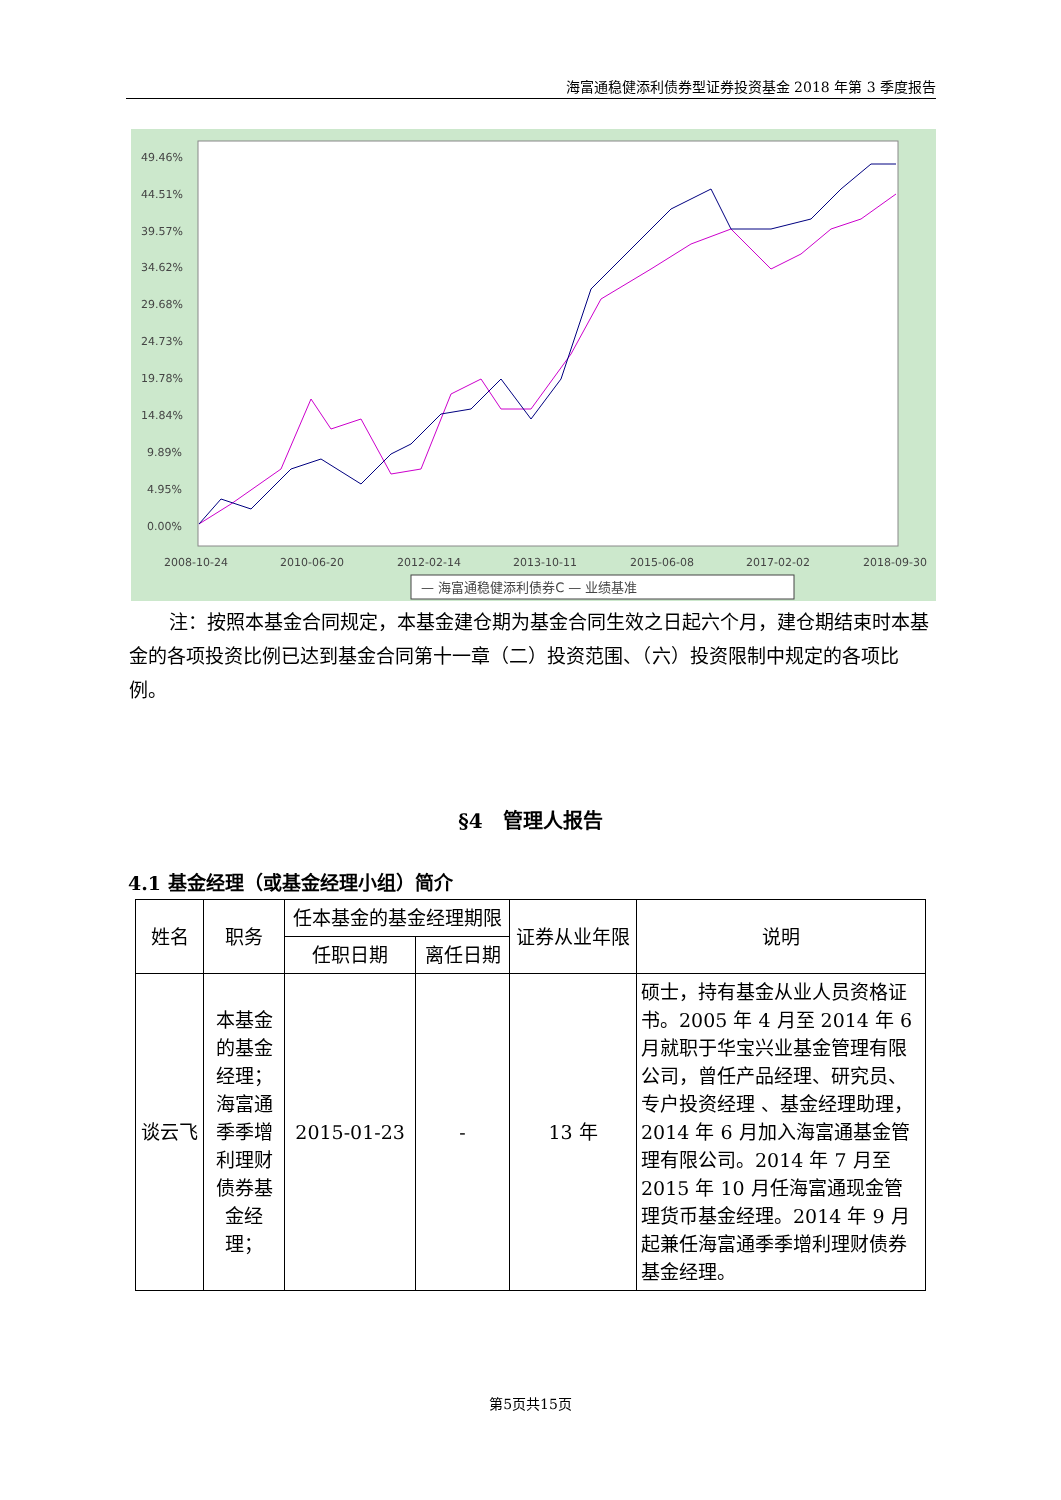海富通稳健添利债券型证券投资基金 2018 年第 3 季度报告
49.46%
44.51%
39.57%
34.62%
29.68%
24.73%
19.78%
14.84%
9.89%
4.95%
0.00%
2008-10-24
2010-06-20
2012-02-14
2013-10-11
2015-06-08
2017-02-02
2018-09-30
— 海富通稳健添利债券C — 业绩基准
注：按照本基金合同规定，本基金建仓期为基金合同生效之日起六个月，建仓期结束时本基金的各项投资比例已达到基金合同第十一章（二）投资范围、（六）投资限制中规定的各项比例。
§4　管理人报告
4.1 基金经理（或基金经理小组）简介
| 姓名 | 职务 | 任本基金的基金经理期限 | | 证券从业年限 | 说明 |
| --- | --- | --- | --- | --- | --- |
| | | 任职日期 | 离任日期 | | |
| 谈云飞 | 本基金的基金经理；海富通季季增利理财债券基金经理； | 2015-01-23 | - | 13 年 | 硕士，持有基金从业人员资格证书。2005 年 4 月至 2014 年 6 月就职于华宝兴业基金管理有限公司，曾任产品经理、研究员、专户投资经理 、基金经理助理，2014 年 6 月加入海富通基金管理有限公司。2014 年 7 月至 2015 年 10 月任海富通现金管理货币基金经理。2014 年 9 月起兼任海富通季季增利理财债券基金经理。 |
第5页共15页